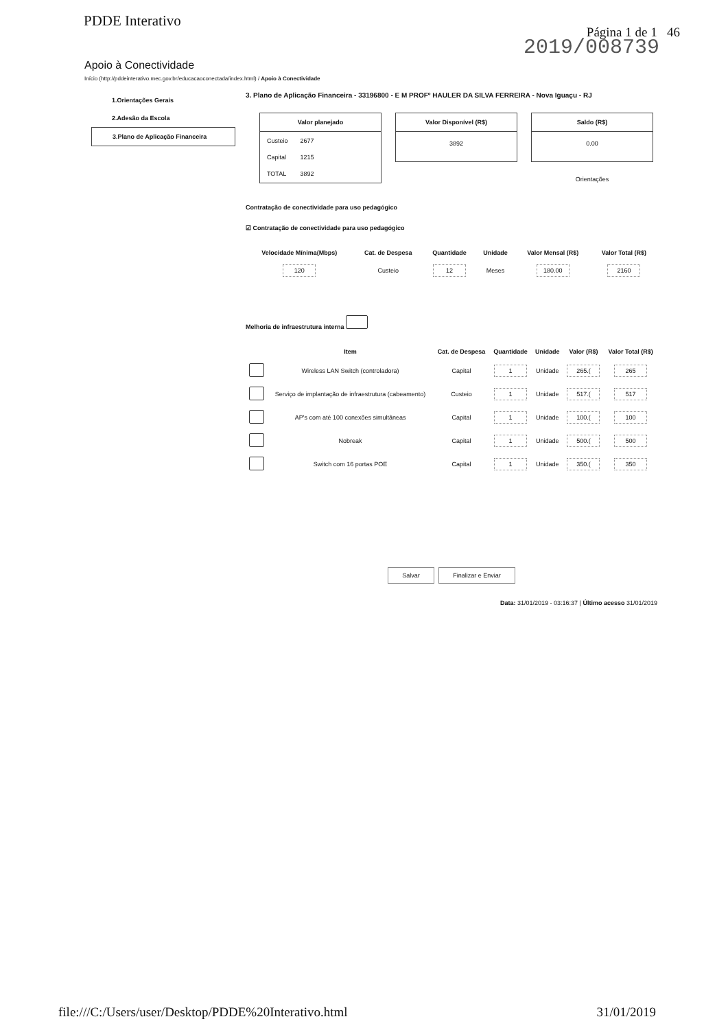PDDE Interativo
Página 1 de 1 46
2019/008739
Apoio à Conectividade
Início (http://pddeinterativo.mec.gov.br/educacaoconectada/index.html) / Apoio à Conectividade
1.Orientações Gerais
2.Adesão da Escola
3.Plano de Aplicação Financeira
3. Plano de Aplicação Financeira - 33196800 - E M PROFº HAULER DA SILVA FERREIRA - Nova Iguaçu - RJ
Valor planejado
| Custeio | 2677 |
| Capital | 1215 |
| TOTAL | 3892 |
Valor Disponível (R$)
3892
Saldo (R$)
0.00
Orientações
Contratação de conectividade para uso pedagógico
☑ Contratação de conectividade para uso pedagógico
| Velocidade Mínima(Mbps) | Cat. de Despesa | Quantidade | Unidade | Valor Mensal (R$) | Valor Total (R$) |
| --- | --- | --- | --- | --- | --- |
| 120 | Custeio | 12 | Meses | 180.00 | 2160 |
Melhoria de infraestrutura interna
| | Item | Cat. de Despesa | Quantidade | Unidade | Valor (R$) | Valor Total (R$) |
| --- | --- | --- | --- | --- | --- | --- |
| | Wireless LAN Switch (controladora) | Capital | 1 | Unidade | 265.( | 265 |
| | Serviço de implantação de infraestrutura (cabeamento) | Custeio | 1 | Unidade | 517.( | 517 |
| | AP's com até 100 conexões simultâneas | Capital | 1 | Unidade | 100.( | 100 |
| | Nobreak | Capital | 1 | Unidade | 500.( | 500 |
| | Switch com 16 portas POE | Capital | 1 | Unidade | 350.( | 350 |
Salvar Finalizar e Enviar
Data: 31/01/2019 - 03:16:37 | Último acesso 31/01/2019
file:///C:/Users/user/Desktop/PDDE%20Interativo.html
31/01/2019